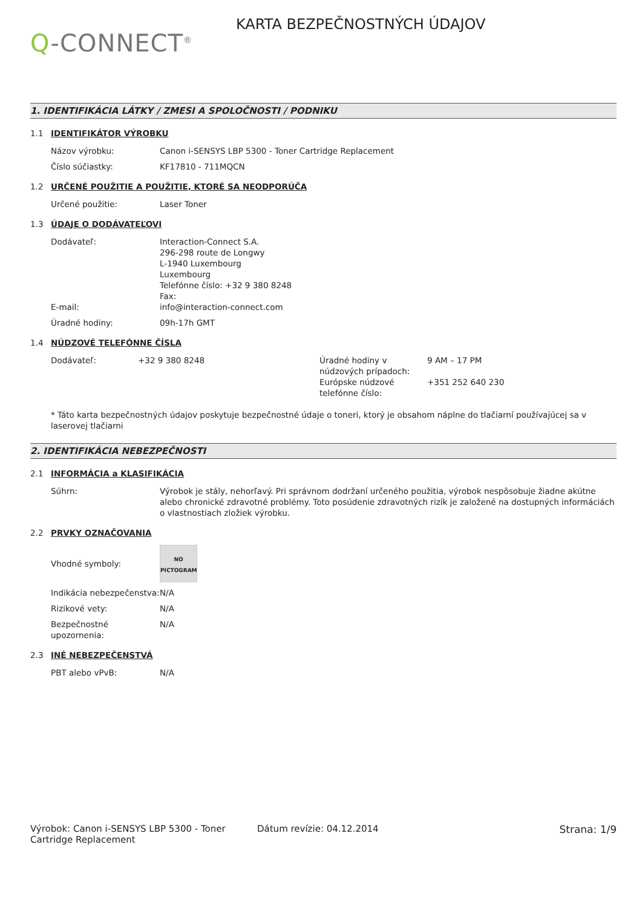Q-CONNECT<sup>®</sup>
KARTA BEZPEČNOSTNÝCH ÚDAJOV
1. IDENTIFIKÁCIA LÁTKY / ZMESI A SPOLOČNOSTI / PODNIKU
1.1 IDENTIFIKÁTOR VÝROBKU
Názov výrobku: Canon i-SENSYS LBP 5300 - Toner Cartridge Replacement
Číslo súčiastky: KF17810 - 711MQCN
1.2 URČENÉ POUŽITIE A POUŽITIE, KTORÉ SA NEODPORÚČA
Určené použitie: Laser Toner
1.3 ÚDAJE O DODÁVATEĽOVI
Dodávateľ: Interaction-Connect S.A.
296-298 route de Longwy
L-1940 Luxembourg
Luxembourg
Telefónne číslo: +32 9 380 8248
Fax:
E-mail: info@interaction-connect.com
Úradné hodiny: 09h-17h GMT
1.4 NÚDZOVÉ TELEFÓNNE ČÍSLA
Dodávateľ: +32 9 380 8248 Úradné hodiny v núdzových prípadoch:
9 AM – 17 PM
Európske núdzové telefónne číslo:
+351 252 640 230
* Táto karta bezpečnostných údajov poskytuje bezpečnostné údaje o toneri, ktorý je obsahom náplne do tlačiarní používajúcej sa v laserovej tlačiarni
2. IDENTIFIKÁCIA NEBEZPEČNOSTI
2.1 INFORMÁCIA a KLASIFIKÁCIA
Súhrn: Výrobok je stály, nehorľavý. Pri správnom dodržaní určeného použitia, výrobok nespôsobuje žiadne akútne alebo chronické zdravotné problémy. Toto posúdenie zdravotných rizík je založené na dostupných informáciách o vlastnostiach zložiek výrobku.
2.2 PRVKY OZNAČOVANIA
Vhodné symboly:
NO
PICTOGRAM
Indikácia nebezpečenstva:
N/A
Rizikové vety: N/A
Bezpečnostné upozornenia:
N/A
2.3 INÉ NEBEZPEČENSTVÁ
PBT alebo vPvB: N/A
Výrobok: Canon i-SENSYS LBP 5300 - Toner Cartridge Replacement
Dátum revízie: 04.12.2014 Strana: 1/9